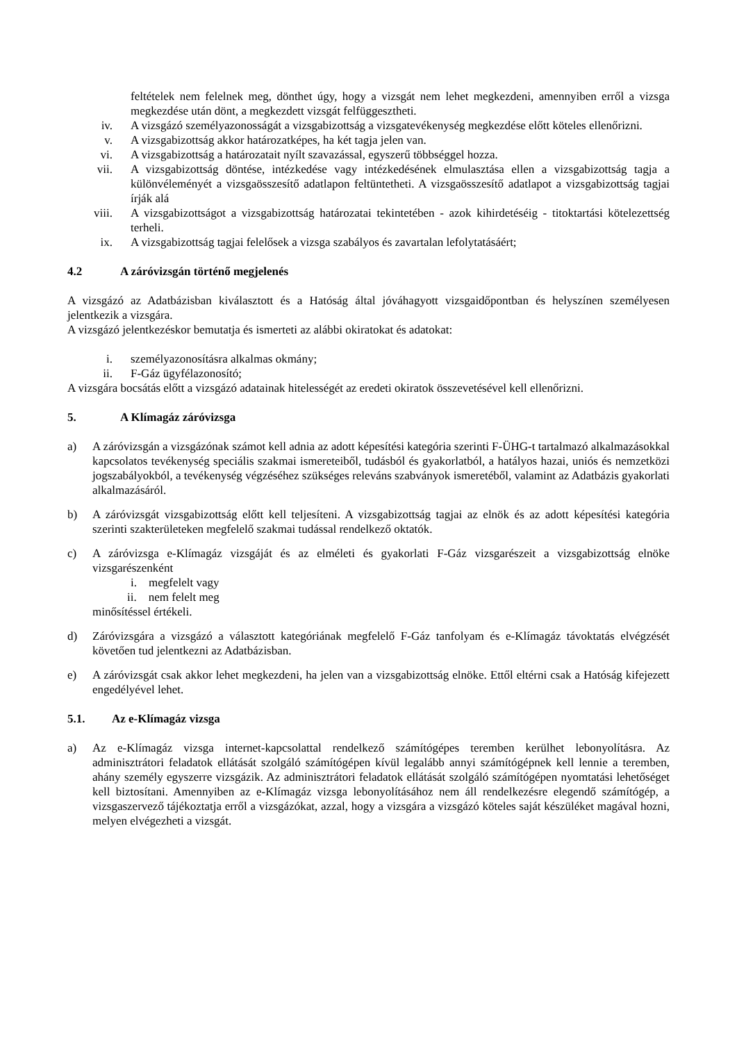feltételek nem felelnek meg, dönthet úgy, hogy a vizsgát nem lehet megkezdeni, amennyiben erről a vizsga megkezdése után dönt, a megkezdett vizsgát felfüggesztheti.
iv. A vizsgázó személyazonosságát a vizsgabizottság a vizsgatevékenység megkezdése előtt köteles ellenőrizni.
v. A vizsgabizottság akkor határozatképes, ha két tagja jelen van.
vi. A vizsgabizottság a határozatait nyílt szavazással, egyszerű többséggel hozza.
vii. A vizsgabizottság döntése, intézkedése vagy intézkedésének elmulasztása ellen a vizsgabizottság tagja a különvéleményét a vizsgaösszesítő adatlapon feltüntetheti. A vizsgaösszesítő adatlapot a vizsgabizottság tagjai írják alá
viii. A vizsgabizottságot a vizsgabizottság határozatai tekintetében - azok kihirdetéséig - titoktartási kötelezettség terheli.
ix. A vizsgabizottság tagjai felelősek a vizsga szabályos és zavartalan lefolytatásáért;
4.2 A záróvizsgán történő megjelenés
A vizsgázó az Adatbázisban kiválasztott és a Hatóság által jóváhagyott vizsgaidőpontban és helyszínen személyesen jelentkezik a vizsgára.
A vizsgázó jelentkezéskor bemutatja és ismerteti az alábbi okiratokat és adatokat:
i. személyazonosításra alkalmas okmány;
ii. F-Gáz ügyfélazonosító;
A vizsgára bocsátás előtt a vizsgázó adatainak hitelességét az eredeti okiratok összevetésével kell ellenőrizni.
5. A Klímagáz záróvizsga
a) A záróvizsgán a vizsgázónak számot kell adnia az adott képesítési kategória szerinti F-ÜHG-t tartalmazó alkalmazásokkal kapcsolatos tevékenység speciális szakmai ismereteiből, tudásból és gyakorlatból, a hatályos hazai, uniós és nemzetközi jogszabályokból, a tevékenység végzéséhez szükséges releváns szabványok ismeretéből, valamint az Adatbázis gyakorlati alkalmazásáról.
b) A záróvizsgát vizsgabizottság előtt kell teljesíteni. A vizsgabizottság tagjai az elnök és az adott képesítési kategória szerinti szakterületeken megfelelő szakmai tudással rendelkező oktatók.
c) A záróvizsga e-Klímagáz vizsgáját és az elméleti és gyakorlati F-Gáz vizsgarészeit a vizsgabizottság elnöke vizsgarészenként
i. megfelelt vagy
ii. nem felelt meg
minősítéssel értékeli.
d) Záróvizsgára a vizsgázó a választott kategóriának megfelelő F-Gáz tanfolyam és e-Klímagáz távoktatás elvégzését követően tud jelentkezni az Adatbázisban.
e) A záróvizsgát csak akkor lehet megkezdeni, ha jelen van a vizsgabizottság elnöke. Ettől eltérni csak a Hatóság kifejezett engedélyével lehet.
5.1. Az e-Klímagáz vizsga
a) Az e-Klímagáz vizsga internet-kapcsolattal rendelkező számítógépes teremben kerülhet lebonyolításra. Az adminisztrátori feladatok ellátását szolgáló számítógépen kívül legalább annyi számítógépnek kell lennie a teremben, ahány személy egyszerre vizsgázik. Az adminisztrátori feladatok ellátását szolgáló számítógépen nyomtatási lehetőséget kell biztosítani. Amennyiben az e-Klímagáz vizsga lebonyolításához nem áll rendelkezésre elegendő számítógép, a vizsgaszervező tájékoztatja erről a vizsgázókat, azzal, hogy a vizsgára a vizsgázó köteles saját készüléket magával hozni, melyen elvégezheti a vizsgát.